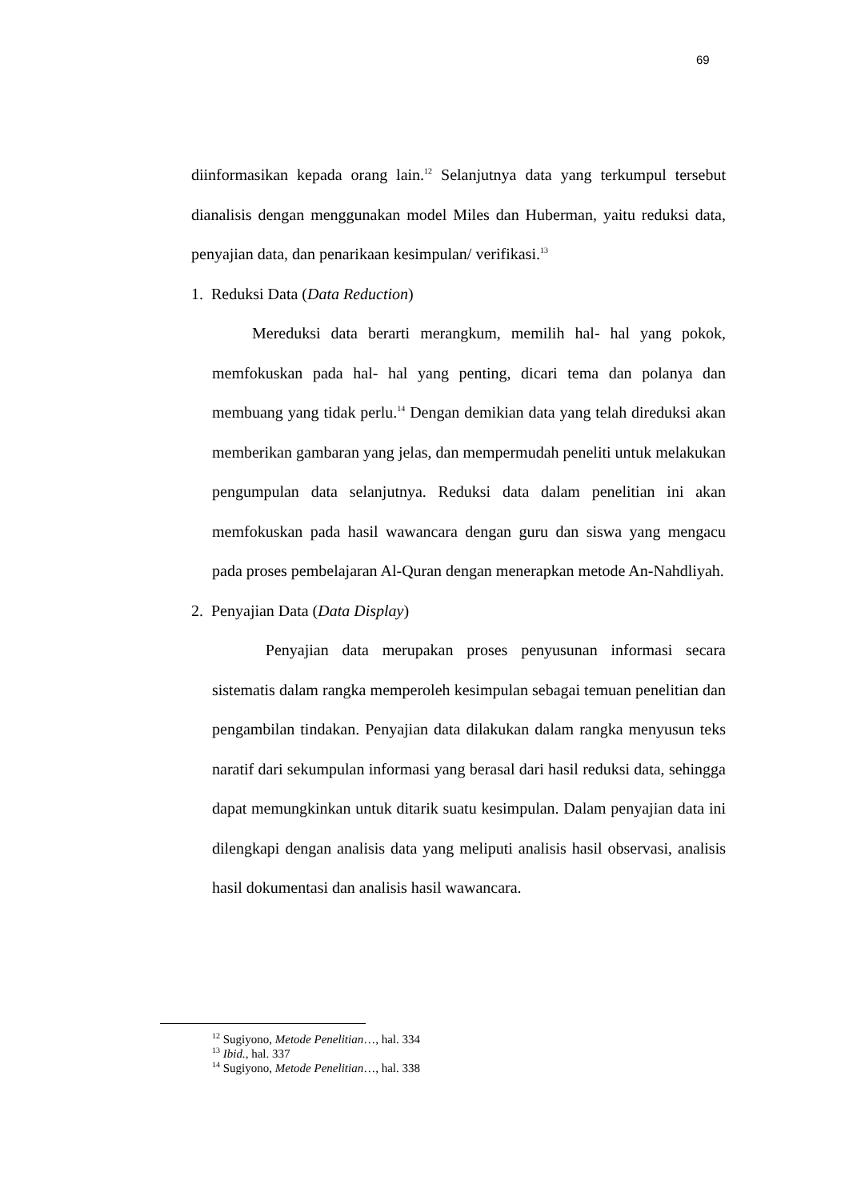69
diinformasikan kepada orang lain.<sup>12</sup> Selanjutnya data yang terkumpul tersebut dianalisis dengan menggunakan model Miles dan Huberman, yaitu reduksi data, penyajian data, dan penarikaan kesimpulan/ verifikasi.<sup>13</sup>
1. Reduksi Data (Data Reduction)
Mereduksi data berarti merangkum, memilih hal- hal yang pokok, memfokuskan pada hal- hal yang penting, dicari tema dan polanya dan membuang yang tidak perlu.<sup>14</sup> Dengan demikian data yang telah direduksi akan memberikan gambaran yang jelas, dan mempermudah peneliti untuk melakukan pengumpulan data selanjutnya. Reduksi data dalam penelitian ini akan memfokuskan pada hasil wawancara dengan guru dan siswa yang mengacu pada proses pembelajaran Al-Quran dengan menerapkan metode An-Nahdliyah.
2. Penyajian Data (Data Display)
Penyajian data merupakan proses penyusunan informasi secara sistematis dalam rangka memperoleh kesimpulan sebagai temuan penelitian dan pengambilan tindakan. Penyajian data dilakukan dalam rangka menyusun teks naratif dari sekumpulan informasi yang berasal dari hasil reduksi data, sehingga dapat memungkinkan untuk ditarik suatu kesimpulan. Dalam penyajian data ini dilengkapi dengan analisis data yang meliputi analisis hasil observasi, analisis hasil dokumentasi dan analisis hasil wawancara.
<sup>12</sup> Sugiyono, Metode Penelitian…, hal. 334
<sup>13</sup> Ibid., hal. 337
<sup>14</sup> Sugiyono, Metode Penelitian…, hal. 338